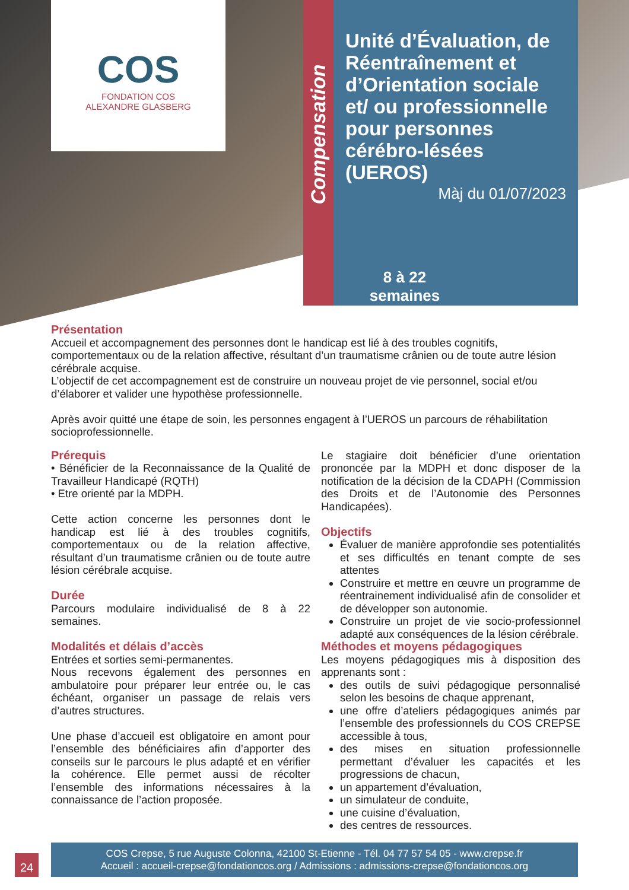COS
FONDATION COS
ALEXANDRE GLASBERG
Compensation
Unité d’Évaluation, de Réentraînement et d’Orientation sociale et/ ou professionnelle pour personnes cérébro-lésées (UEROS)
Màj du 01/07/2023
8 à 22
semaines
Présentation
Accueil et accompagnement des personnes dont le handicap est lié à des troubles cognitifs, comportementaux ou de la relation affective, résultant d’un traumatisme crânien ou de toute autre lésion cérébrale acquise.
L’objectif de cet accompagnement est de construire un nouveau projet de vie personnel, social et/ou d’élaborer et valider une hypothèse professionnelle.
Après avoir quitté une étape de soin, les personnes engagent à l’UEROS un parcours de réhabilitation socioprofessionnelle.
Prérequis
• Bénéficier de la Reconnaissance de la Qualité de Travailleur Handicapé (RQTH)
• Etre orienté par la MDPH.
Cette action concerne les personnes dont le handicap est lié à des troubles cognitifs, comportementaux ou de la relation affective, résultant d’un traumatisme crânien ou de toute autre lésion cérébrale acquise.
Durée
Parcours modulaire individualisé de 8 à 22 semaines.
Modalités et délais d’accès
Entrées et sorties semi-permanentes.
Nous recevons également des personnes en ambulatoire pour préparer leur entrée ou, le cas échéant, organiser un passage de relais vers d’autres structures.
Une phase d’accueil est obligatoire en amont pour l’ensemble des bénéficiaires afin d’apporter des conseils sur le parcours le plus adapté et en vérifier la cohérence. Elle permet aussi de récolter l’ensemble des informations nécessaires à la connaissance de l’action proposée.
Le stagiaire doit bénéficier d’une orientation prononcée par la MDPH et donc disposer de la notification de la décision de la CDAPH (Commission des Droits et de l’Autonomie des Personnes Handicapées).
Objectifs
Évaluer de manière approfondie ses potentialités et ses difficultés en tenant compte de ses attentes
Construire et mettre en œuvre un programme de réentrainement individualisé afin de consolider et de développer son autonomie.
Construire un projet de vie socio-professionnel adapté aux conséquences de la lésion cérébrale.
Méthodes et moyens pédagogiques
Les moyens pédagogiques mis à disposition des apprenants sont :
des outils de suivi pédagogique personnalisé selon les besoins de chaque apprenant,
une offre d’ateliers pédagogiques animés par l’ensemble des professionnels du COS CREPSE accessible à tous,
des mises en situation professionnelle permettant d’évaluer les capacités et les progressions de chacun,
un appartement d’évaluation,
un simulateur de conduite,
une cuisine d’évaluation,
des centres de ressources.
24
COS Crepse, 5 rue Auguste Colonna, 42100 St-Etienne - Tél. 04 77 57 54 05 - www.crepse.fr
Accueil : accueil-crepse@fondationcos.org / Admissions : admissions-crepse@fondationcos.org